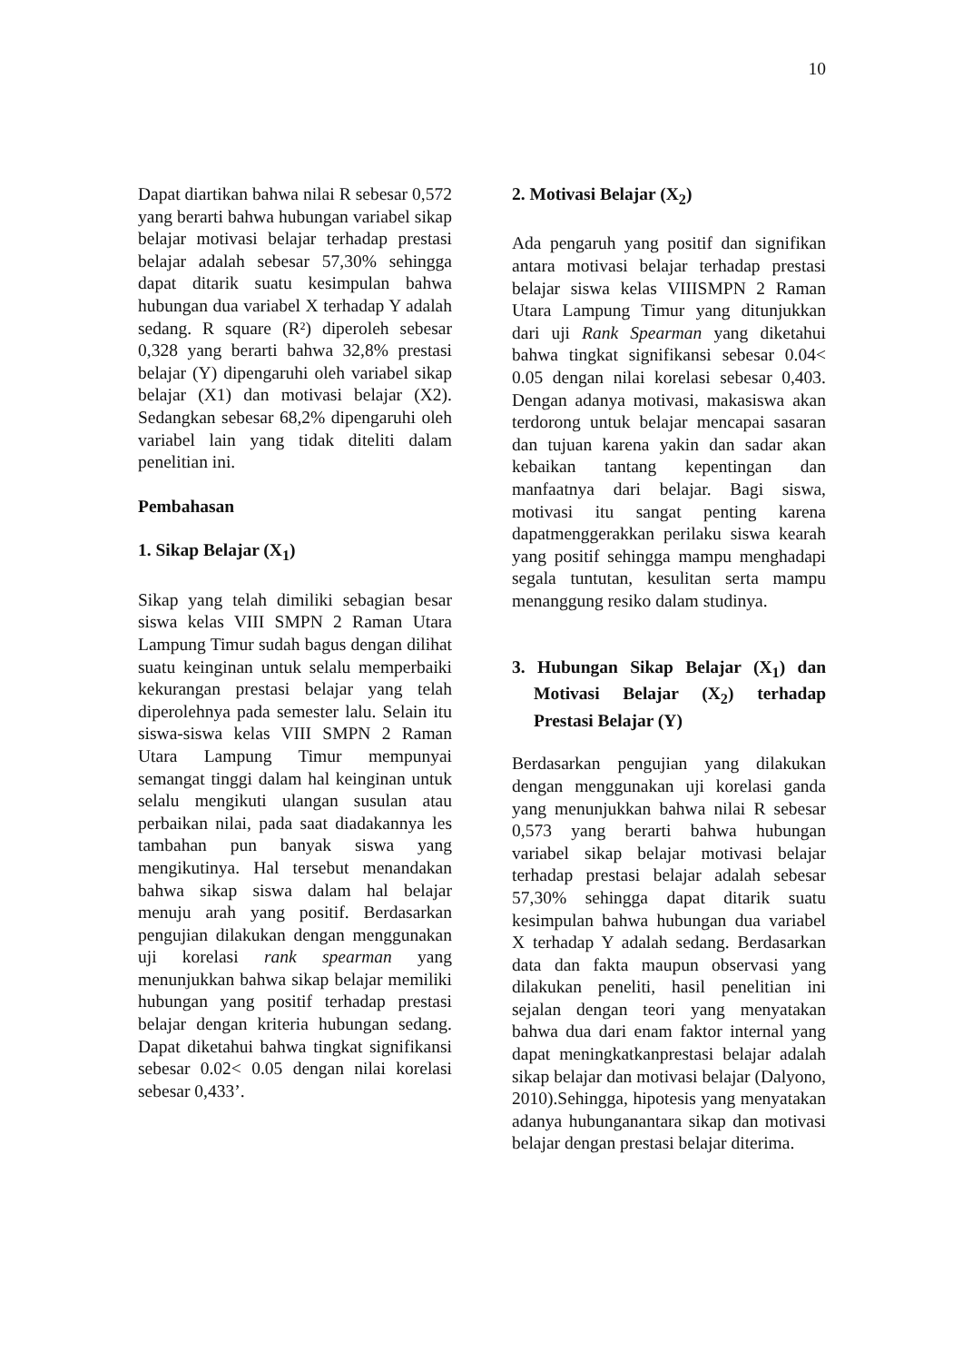10
Dapat diartikan bahwa nilai R sebesar 0,572 yang berarti bahwa hubungan variabel sikap belajar motivasi belajar terhadap prestasi belajar adalah sebesar 57,30% sehingga dapat ditarik suatu kesimpulan bahwa hubungan dua variabel X terhadap Y adalah sedang. R square (R²) diperoleh sebesar 0,328 yang berarti bahwa 32,8% prestasi belajar (Y) dipengaruhi oleh variabel sikap belajar (X1) dan motivasi belajar (X2). Sedangkan sebesar 68,2% dipengaruhi oleh variabel lain yang tidak diteliti dalam penelitian ini.
Pembahasan
1. Sikap Belajar (X<sub>1</sub>)
Sikap yang telah dimiliki sebagian besar siswa kelas VIII SMPN 2 Raman Utara Lampung Timur sudah bagus dengan dilihat suatu keinginan untuk selalu memperbaiki kekurangan prestasi belajar yang telah diperolehnya pada semester lalu. Selain itu siswa-siswa kelas VIII SMPN 2 Raman Utara Lampung Timur mempunyai semangat tinggi dalam hal keinginan untuk selalu mengikuti ulangan susulan atau perbaikan nilai, pada saat diadakannya les tambahan pun banyak siswa yang mengikutinya. Hal tersebut menandakan bahwa sikap siswa dalam hal belajar menuju arah yang positif. Berdasarkan pengujian dilakukan dengan menggunakan uji korelasi rank spearman yang menunjukkan bahwa sikap belajar memiliki hubungan yang positif terhadap prestasi belajar dengan kriteria hubungan sedang. Dapat diketahui bahwa tingkat signifikansi sebesar 0.02< 0.05 dengan nilai korelasi sebesar 0,433’.
2. Motivasi Belajar (X<sub>2</sub>)
Ada pengaruh yang positif dan signifikan antara motivasi belajar terhadap prestasi belajar siswa kelas VIIISMPN 2 Raman Utara Lampung Timur yang ditunjukkan dari uji Rank Spearman yang diketahui bahwa tingkat signifikansi sebesar 0.04< 0.05 dengan nilai korelasi sebesar 0,403. Dengan adanya motivasi, makasiswa akan terdorong untuk belajar mencapai sasaran dan tujuan karena yakin dan sadar akan kebaikan tantang kepentingan dan manfaatnya dari belajar. Bagi siswa, motivasi itu sangat penting karena dapatmenggerakkan perilaku siswa kearah yang positif sehingga mampu menghadapi segala tuntutan, kesulitan serta mampu menanggung resiko dalam studinya.
3. Hubungan Sikap Belajar (X<sub>1</sub>) dan Motivasi Belajar (X<sub>2</sub>) terhadap Prestasi Belajar (Y)
Berdasarkan pengujian yang dilakukan dengan menggunakan uji korelasi ganda yang menunjukkan bahwa nilai R sebesar 0,573 yang berarti bahwa hubungan variabel sikap belajar motivasi belajar terhadap prestasi belajar adalah sebesar 57,30% sehingga dapat ditarik suatu kesimpulan bahwa hubungan dua variabel X terhadap Y adalah sedang. Berdasarkan data dan fakta maupun observasi yang dilakukan peneliti, hasil penelitian ini sejalan dengan teori yang menyatakan bahwa dua dari enam faktor internal yang dapat meningkatkanprestasi belajar adalah sikap belajar dan motivasi belajar (Dalyono, 2010).Sehingga, hipotesis yang menyatakan adanya hubunganantara sikap dan motivasi belajar dengan prestasi belajar diterima.